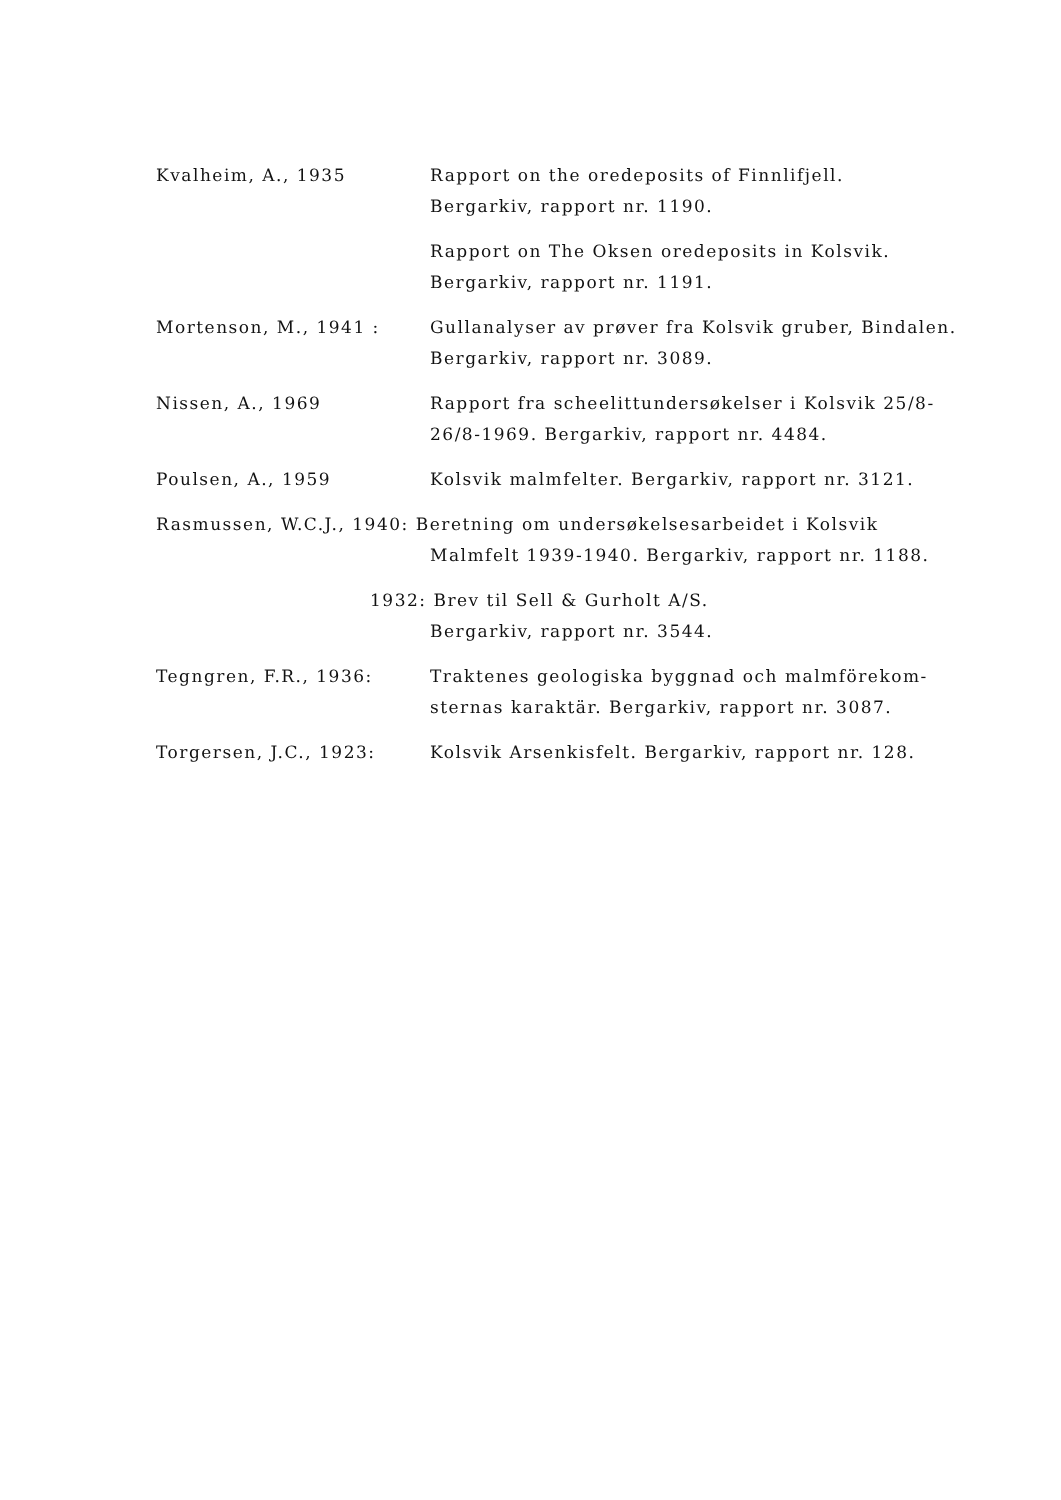Kvalheim, A., 1935 Rapport on the oredeposits of Finnlifjell.
Bergarkiv, rapport nr. 1190.
Rapport on The Oksen oredeposits in Kolsvik.
Bergarkiv, rapport nr. 1191.
Mortenson, M., 1941 : Gullanalyser av prøver fra Kolsvik gruber, Bindalen.
Bergarkiv, rapport nr. 3089.
Nissen, A., 1969 Rapport fra scheelittundersøkelser i Kolsvik 25/8-
26/8-1969. Bergarkiv, rapport nr. 4484.
Poulsen, A., 1959 Kolsvik malmfelter. Bergarkiv, rapport nr. 3121.
Rasmussen, W.C.J., 1940: Beretning om undersøkelsesarbeidet i Kolsvik
Malmfelt 1939-1940. Bergarkiv, rapport nr. 1188.
1932: Brev til Sell & Gurholt A/S.
Bergarkiv, rapport nr. 3544.
Tegngren, F.R., 1936: Traktenes geologiska byggnad och malmförekom-
sternas karaktär. Bergarkiv, rapport nr. 3087.
Torgersen, J.C., 1923: Kolsvik Arsenkisfelt. Bergarkiv, rapport nr. 128.